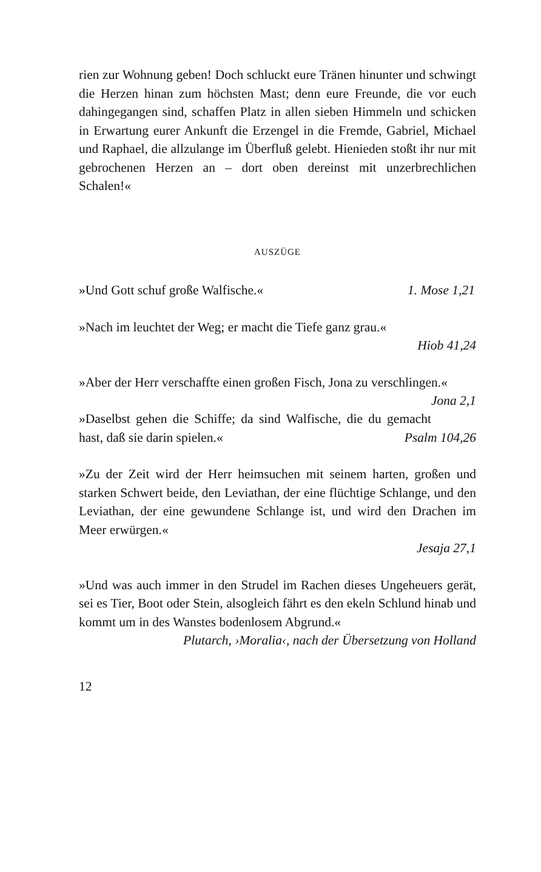rien zur Wohnung geben! Doch schluckt eure Tränen hinunter und schwingt die Herzen hinan zum höchsten Mast; denn eure Freunde, die vor euch dahingegangen sind, schaffen Platz in allen sieben Himmeln und schicken in Erwartung eurer Ankunft die Erzengel in die Fremde, Gabriel, Michael und Raphael, die allzulange im Überfluß gelebt. Hienieden stoßt ihr nur mit gebrochenen Herzen an – dort oben dereinst mit unzerbrechlichen Schalen!«
AUSZÜGE
»Und Gott schuf große Walfische.« 1. Mose 1,21
»Nach im leuchtet der Weg; er macht die Tiefe ganz grau.«
Hiob 41,24
»Aber der Herr verschaffte einen großen Fisch, Jona zu verschlingen.« Jona 2,1
»Daselbst gehen die Schiffe; da sind Walfische, die du gemacht hast, daß sie darin spielen.« Psalm 104,26
»Zu der Zeit wird der Herr heimsuchen mit seinem harten, großen und starken Schwert beide, den Leviathan, der eine flüchtige Schlange, und den Leviathan, der eine gewundene Schlange ist, und wird den Drachen im Meer erwürgen.«
Jesaja 27,1
»Und was auch immer in den Strudel im Rachen dieses Ungeheuers gerät, sei es Tier, Boot oder Stein, alsogleich fährt es den ekeln Schlund hinab und kommt um in des Wanstes bodenlosem Abgrund.«
Plutarch, ›Moralia‹, nach der Übersetzung von Holland
12